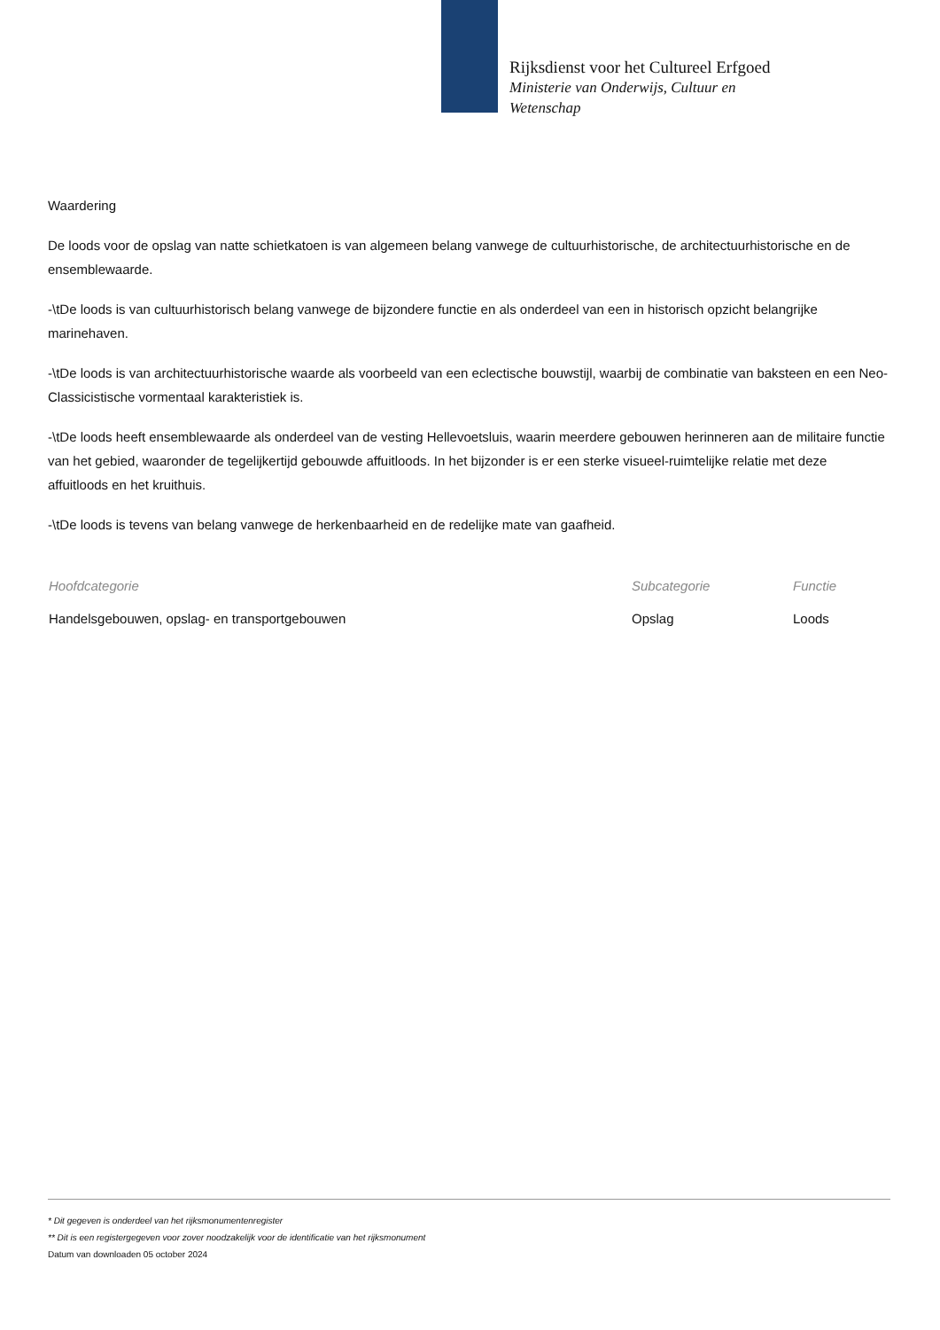Rijksdienst voor het Cultureel Erfgoed
Ministerie van Onderwijs, Cultuur en
Wetenschap
Waardering
De loods voor de opslag van natte schietkatoen is van algemeen belang vanwege de cultuurhistorische, de architectuurhistorische en de ensemblewaarde.
-\tDe loods is van cultuurhistorisch belang vanwege de bijzondere functie en als onderdeel van een in historisch opzicht belangrijke marinehaven.
-\tDe loods is van architectuurhistorische waarde als voorbeeld van een eclectische bouwstijl, waarbij de combinatie van baksteen en een Neo-Classicistische vormentaal karakteristiek is.
-\tDe loods heeft ensemblewaarde als onderdeel van de vesting Hellevoetsluis, waarin meerdere gebouwen herinneren aan de militaire functie van het gebied, waaronder de tegelijkertijd gebouwde affuitloods. In het bijzonder is er een sterke visueel-ruimtelijke relatie met deze affuitloods en het kruithuis.
-\tDe loods is tevens van belang vanwege de herkenbaarheid en de redelijke mate van gaafheid.
| Hoofdcategorie | Subcategorie | Functie |
| --- | --- | --- |
| Handelsgebouwen, opslag- en transportgebouwen | Opslag | Loods |
* Dit gegeven is onderdeel van het rijksmonumentenregister
** Dit is een registergegeven voor zover noodzakelijk voor de identificatie van het rijksmonument
Datum van downloaden 05 october 2024